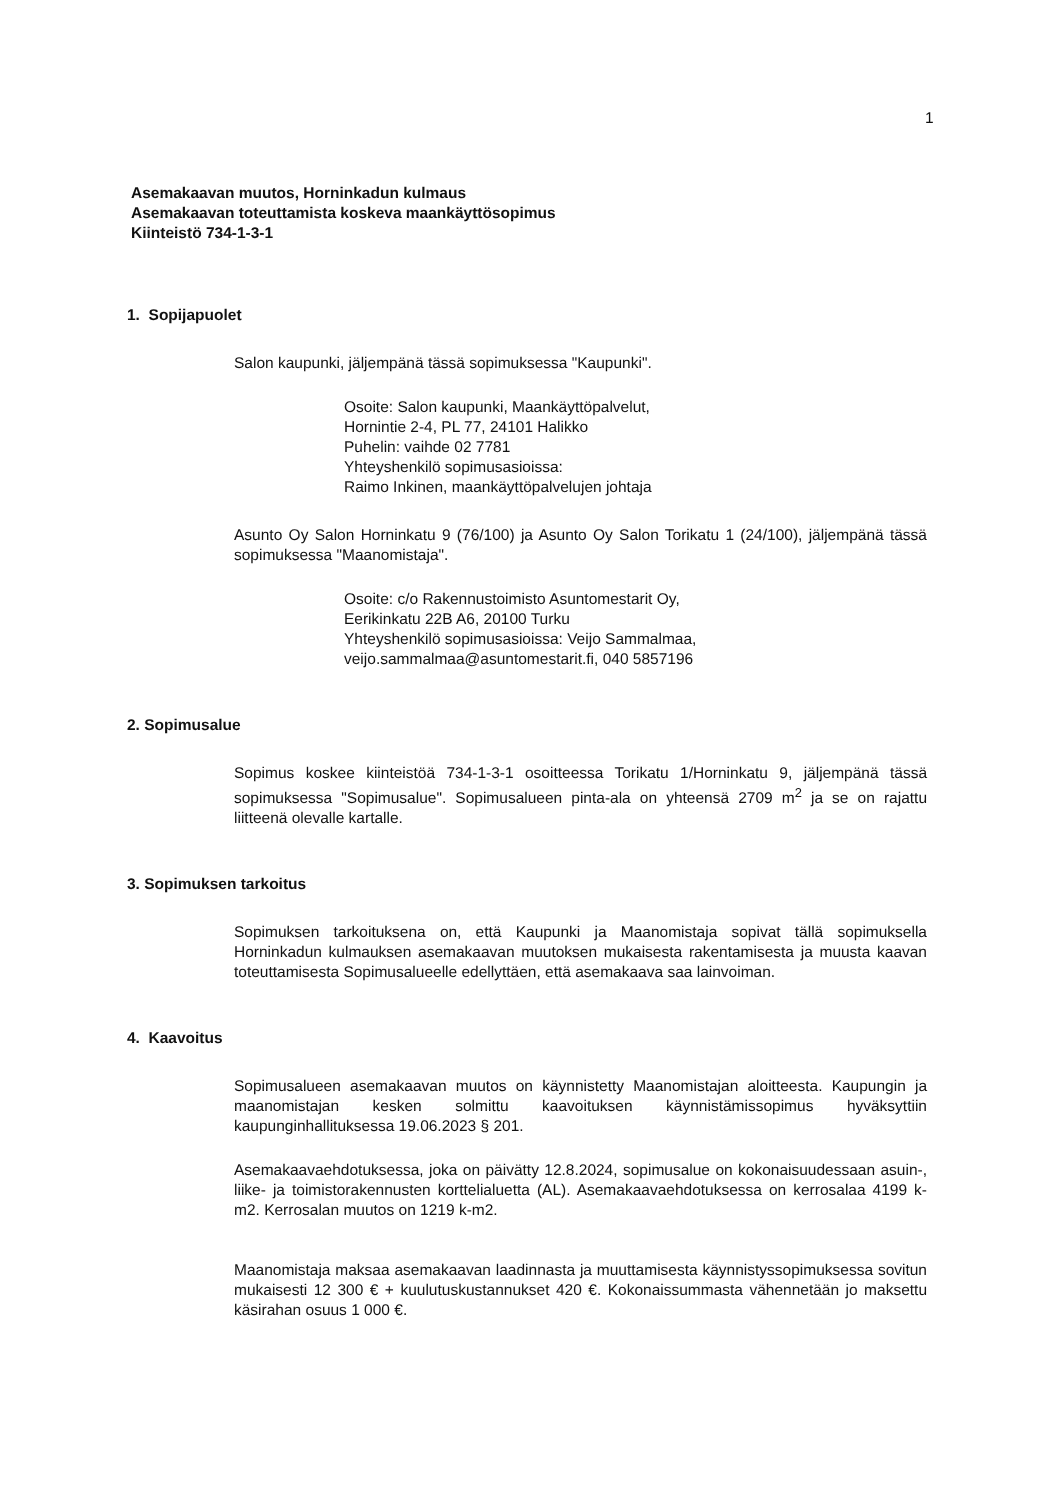1
Asemakaavan muutos, Horninkadun kulmaus
Asemakaavan toteuttamista koskeva maankäyttösopimus
Kiinteistö 734-1-3-1
1. Sopijapuolet
Salon kaupunki, jäljempänä tässä sopimuksessa "Kaupunki".
Osoite: Salon kaupunki, Maankäyttöpalvelut,
Hornintie 2-4, PL 77, 24101 Halikko
Puhelin: vaihde 02 7781
Yhteyshenkilö sopimusasioissa:
Raimo Inkinen, maankäyttöpalvelujen johtaja
Asunto Oy Salon Horninkatu 9 (76/100) ja Asunto Oy Salon Torikatu 1 (24/100), jäljempänä tässä sopimuksessa "Maanomistaja".
Osoite: c/o Rakennustoimisto Asuntomestarit Oy,
Eerikinkatu 22B A6, 20100 Turku
Yhteyshenkilö sopimusasioissa: Veijo Sammalmaa,
veijo.sammalmaa@asuntomestarit.fi, 040 5857196
2. Sopimusalue
Sopimus koskee kiinteistöä 734-1-3-1 osoitteessa Torikatu 1/Horninkatu 9, jäljempänä tässä sopimuksessa "Sopimusalue". Sopimusalueen pinta-ala on yhteensä 2709 m<sup>2</sup> ja se on rajattu liitteenä olevalle kartalle.
3. Sopimuksen tarkoitus
Sopimuksen tarkoituksena on, että Kaupunki ja Maanomistaja sopivat tällä sopimuksella Horninkadun kulmauksen asemakaavan muutoksen mukaisesta rakentamisesta ja muusta kaavan toteuttamisesta Sopimusalueelle edellyttäen, että asemakaava saa lainvoiman.
4. Kaavoitus
Sopimusalueen asemakaavan muutos on käynnistetty Maanomistajan aloitteesta. Kaupungin ja maanomistajan kesken solmittu kaavoituksen käynnistämissopimus hyväksyttiin kaupunginhallituksessa 19.06.2023 § 201.
Asemakaavaehdotuksessa, joka on päivätty 12.8.2024, sopimusalue on kokonaisuudessaan asuin-, liike- ja toimistorakennusten korttelialuetta (AL). Asemakaavaehdotuksessa on kerrosalaa 4199 k-m2. Kerrosalan muutos on 1219 k-m2.
Maanomistaja maksaa asemakaavan laadinnasta ja muuttamisesta käynnistyssopimuksessa sovitun mukaisesti 12 300 € + kuulutuskustannukset 420 €. Kokonaissummasta vähennetään jo maksettu käsirahan osuus 1 000 €.